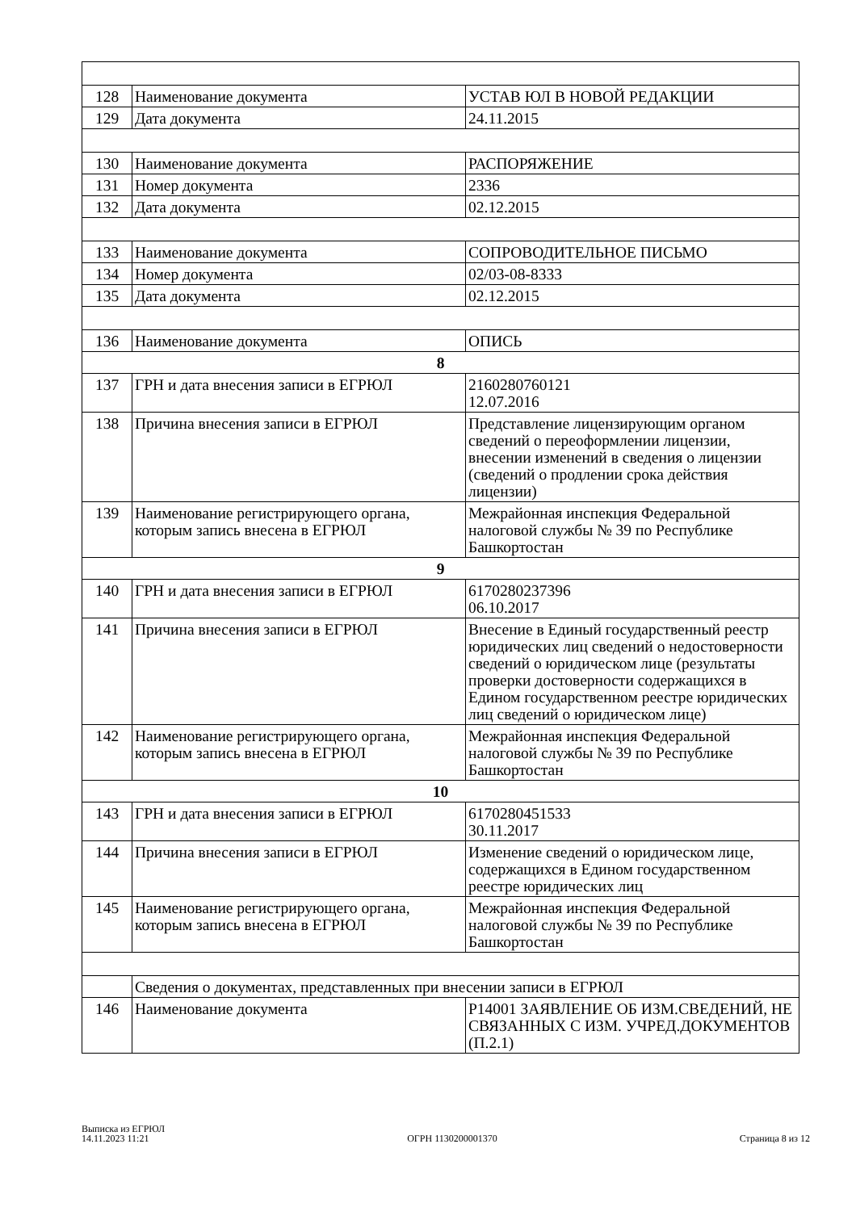| 128 | Наименование документа | УСТАВ ЮЛ В НОВОЙ РЕДАКЦИИ |
| 129 | Дата документа | 24.11.2015 |
| 130 | Наименование документа | РАСПОРЯЖЕНИЕ |
| 131 | Номер документа | 2336 |
| 132 | Дата документа | 02.12.2015 |
| 133 | Наименование документа | СОПРОВОДИТЕЛЬНОЕ ПИСЬМО |
| 134 | Номер документа | 02/03-08-8333 |
| 135 | Дата документа | 02.12.2015 |
| 136 | Наименование документа | ОПИСЬ |
| 8 | | |
| 137 | ГРН и дата внесения записи в ЕГРЮЛ | 2160280760121 12.07.2016 |
| 138 | Причина внесения записи в ЕГРЮЛ | Представление лицензирующим органом сведений о переоформлении лицензии, внесении изменений в сведения о лицензии (сведений о продлении срока действия лицензии) |
| 139 | Наименование регистрирующего органа, которым запись внесена в ЕГРЮЛ | Межрайонная инспекция Федеральной налоговой службы № 39 по Республике Башкортостан |
| 9 | | |
| 140 | ГРН и дата внесения записи в ЕГРЮЛ | 6170280237396 06.10.2017 |
| 141 | Причина внесения записи в ЕГРЮЛ | Внесение в Единый государственный реестр юридических лиц сведений о недостоверности сведений о юридическом лице (результаты проверки достоверности содержащихся в Едином государственном реестре юридических лиц сведений о юридическом лице) |
| 142 | Наименование регистрирующего органа, которым запись внесена в ЕГРЮЛ | Межрайонная инспекция Федеральной налоговой службы № 39 по Республике Башкортостан |
| 10 | | |
| 143 | ГРН и дата внесения записи в ЕГРЮЛ | 6170280451533 30.11.2017 |
| 144 | Причина внесения записи в ЕГРЮЛ | Изменение сведений о юридическом лице, содержащихся в Едином государственном реестре юридических лиц |
| 145 | Наименование регистрирующего органа, которым запись внесена в ЕГРЮЛ | Межрайонная инспекция Федеральной налоговой службы № 39 по Республике Башкортостан |
| | Сведения о документах, представленных при внесении записи в ЕГРЮЛ | |
| 146 | Наименование документа | Р14001 ЗАЯВЛЕНИЕ ОБ ИЗМ.СВЕДЕНИЙ, НЕ СВЯЗАННЫХ С ИЗМ. УЧРЕД.ДОКУМЕНТОВ (П.2.1) |
Выписка из ЕГРЮЛ
14.11.2023 11:21
ОГРН 1130200001370
Страница 8 из 12